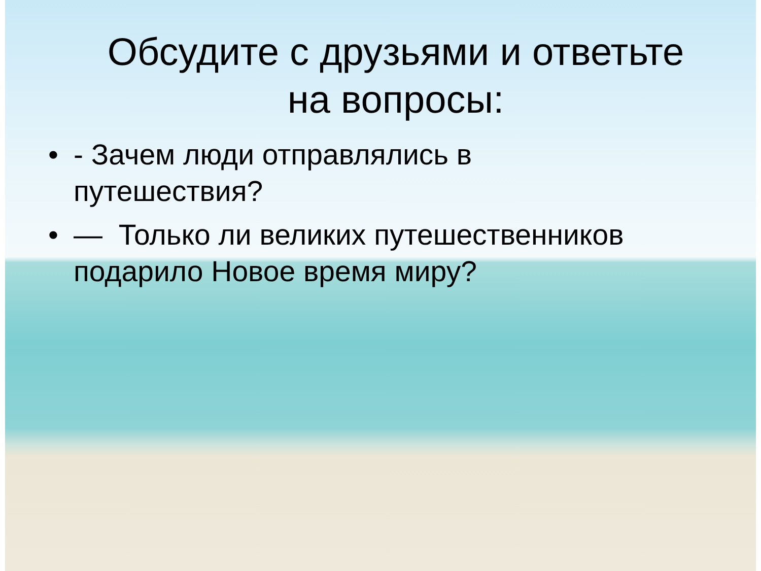Обсудите с друзьями и ответьте
на вопросы:
• - Зачем люди отправлялись в
путешествия?
• — Только ли великих путешественников
подарило Новое время миру?